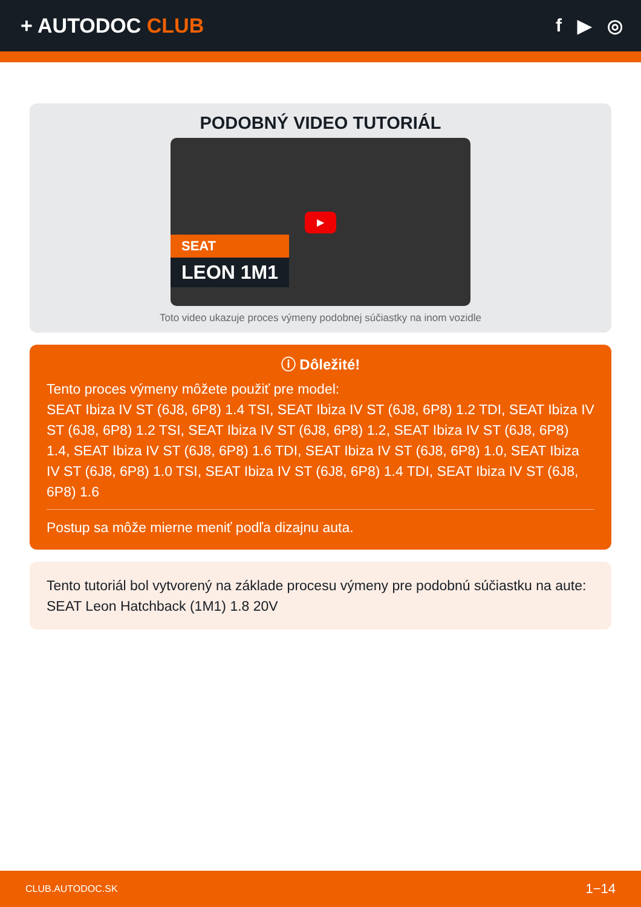+ AUTODOC CLUB f ▶ ◎
PODOBNÝ VIDEO TUTORIÁL
SEAT
LEON 1M1
▶
Toto video ukazuje proces výmeny podobnej súčiastky na inom vozidle
ⓘ Dôležité!
Tento proces výmeny môžete použiť pre model:
SEAT Ibiza IV ST (6J8, 6P8) 1.4 TSI, SEAT Ibiza IV ST (6J8, 6P8) 1.2 TDI, SEAT Ibiza IV ST (6J8, 6P8) 1.2 TSI, SEAT Ibiza IV ST (6J8, 6P8) 1.2, SEAT Ibiza IV ST (6J8, 6P8) 1.4, SEAT Ibiza IV ST (6J8, 6P8) 1.6 TDI, SEAT Ibiza IV ST (6J8, 6P8) 1.0, SEAT Ibiza IV ST (6J8, 6P8) 1.0 TSI, SEAT Ibiza IV ST (6J8, 6P8) 1.4 TDI, SEAT Ibiza IV ST (6J8, 6P8) 1.6
Postup sa môže mierne meniť podľa dizajnu auta.
Tento tutoriál bol vytvorený na základe procesu výmeny pre podobnú súčiastku na aute: SEAT Leon Hatchback (1M1) 1.8 20V
CLUB.AUTODOC.SK 1−14